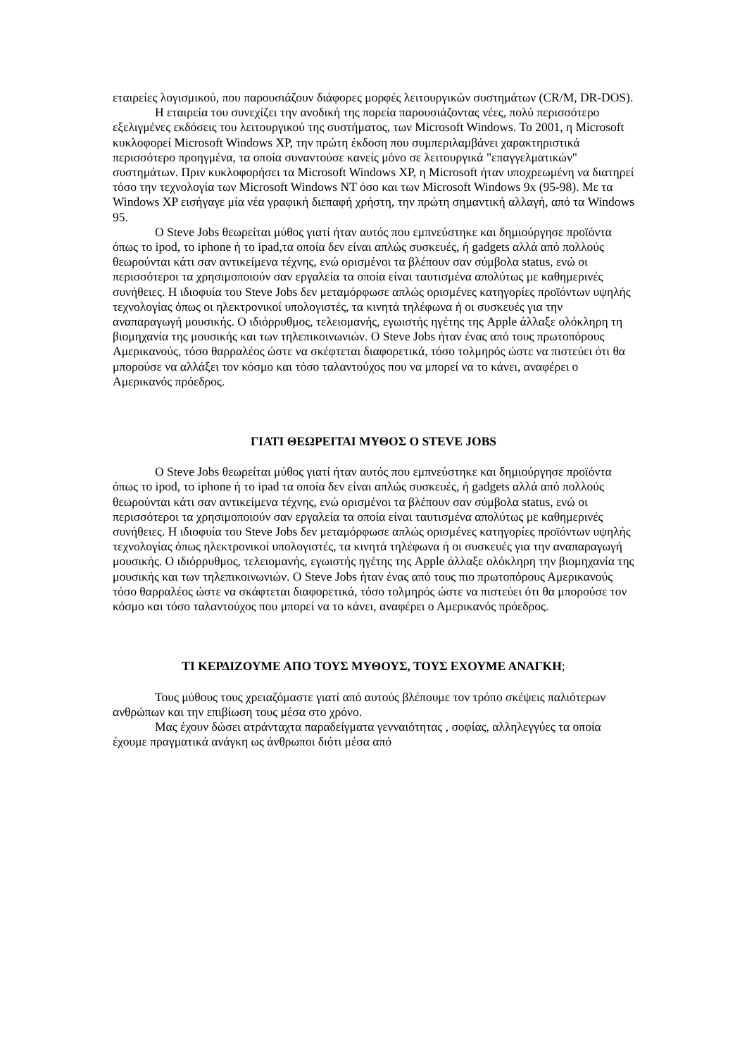εταιρείες λογισμικού, που παρουσιάζουν διάφορες μορφές λειτουργικών συστημάτων (CR/M, DR-DOS).
Η εταιρεία του συνεχίζει την ανοδική της πορεία παρουσιάζοντας νέες, πολύ περισσότερο εξελιγμένες εκδόσεις του λειτουργικού της συστήματος, των Microsoft Windows. Το 2001, η Microsoft κυκλοφορεί Microsoft Windows XP, την πρώτη έκδοση που συμπεριλαμβάνει χαρακτηριστικά περισσότερο προηγμένα, τα οποία συναντούσε κανείς μόνο σε λειτουργικά "επαγγελματικών" συστημάτων. Πριν κυκλοφορήσει τα Microsoft Windows XP, η Microsoft ήταν υποχρεωμένη να διατηρεί τόσο την τεχνολογία των Microsoft Windows NT όσο και των Microsoft Windows 9x (95-98). Με τα Windows XP εισήγαγε μία νέα γραφική διεπαφή χρήστη, την πρώτη σημαντική αλλαγή, από τα Windows 95.
Ο Steve Jobs θεωρείται μύθος γιατί ήταν αυτός που εμπνεύστηκε και δημιούργησε προϊόντα όπως το ipod, το iphone ή το ipad,τα οποία δεν είναι απλώς συσκευές, ή gadgets αλλά από πολλούς θεωρούνται κάτι σαν αντικείμενα τέχνης, ενώ ορισμένοι τα βλέπουν σαν σύμβολα status, ενώ οι περισσότεροι τα χρησιμοποιούν σαν εργαλεία τα οποία είναι ταυτισμένα απολύτως με καθημερινές συνήθειες. Η ιδιοφυία του Steve Jobs δεν μεταμόρφωσε απλώς ορισμένες κατηγορίες προϊόντων υψηλής τεχνολογίας όπως οι ηλεκτρονικοί υπολογιστές, τα κινητά τηλέφωνα ή οι συσκευές για την αναπαραγωγή μουσικής. Ο ιδιόρρυθμος, τελειομανής, εγωιστής ηγέτης της Apple άλλαξε ολόκληρη τη βιομηχανία της μουσικής και των τηλεπικοινωνιών. Ο Steve Jobs ήταν ένας από τους πρωτοπόρους Αμερικανούς, τόσο θαρραλέος ώστε να σκέφτεται διαφορετικά, τόσο τολμηρός ώστε να πιστεύει ότι θα μπορούσε να αλλάξει τον κόσμο και τόσο ταλαντούχος που να μπορεί να το κάνει, αναφέρει ο Αμερικανός πρόεδρος.
ΓΙΑΤΙ ΘΕΩΡΕΙΤΑΙ ΜΥΘΟΣ Ο STEVE JOBS
Ο Steve Jobs θεωρείται μύθος γιατί ήταν αυτός που εμπνεύστηκε και δημιούργησε προϊόντα όπως το ipod, το iphone ή το ipad τα οποία δεν είναι απλώς συσκευές, ή gadgets αλλά από πολλούς θεωρούνται κάτι σαν αντικείμενα τέχνης, ενώ ορισμένοι τα βλέπουν σαν σύμβολα status, ενώ οι περισσότεροι τα χρησιμοποιούν σαν εργαλεία τα οποία είναι ταυτισμένα απολύτως με καθημερινές συνήθειες. Η ιδιοφυία του Steve Jobs δεν μεταμόρφωσε απλώς ορισμένες κατηγορίες προϊόντων υψηλής τεχνολογίας όπως ηλεκτρονικοί υπολογιστές, τα κινητά τηλέφωνα ή οι συσκευές για την αναπαραγωγή μουσικής. Ο ιδιόρρυθμος, τελειομανής, εγωιστής ηγέτης της Apple άλλαξε ολόκληρη την βιομηχανία της μουσικής και των τηλεπικοινωνιών. Ο Steve Jobs ήταν ένας από τους πιο πρωτοπόρους Αμερικανούς τόσο θαρραλέος ώστε να σκάφτεται διαφορετικά, τόσο τολμηρός ώστε να πιστεύει ότι θα μπορούσε τον κόσμο και τόσο ταλαντούχος που μπορεί να το κάνει, αναφέρει ο Αμερικανός πρόεδρος.
ΤΙ ΚΕΡΔΙΖΟΥΜΕ ΑΠΟ ΤΟΥΣ ΜΥΘΟΥΣ, ΤΟΥΣ ΕΧΟΥΜΕ ΑΝΑΓΚΗ;
Τους μύθους τους χρειαζόμαστε γιατί από αυτούς βλέπουμε τον τρόπο σκέψεις παλιότερων ανθρώπων και την επιβίωση τους μέσα στο χρόνο.
Μας έχουν δώσει ατράνταχτα παραδείγματα γενναιότητας , σοφίας, αλληλεγγύες τα οποία έχουμε πραγματικά ανάγκη ως άνθρωποι διότι μέσα από